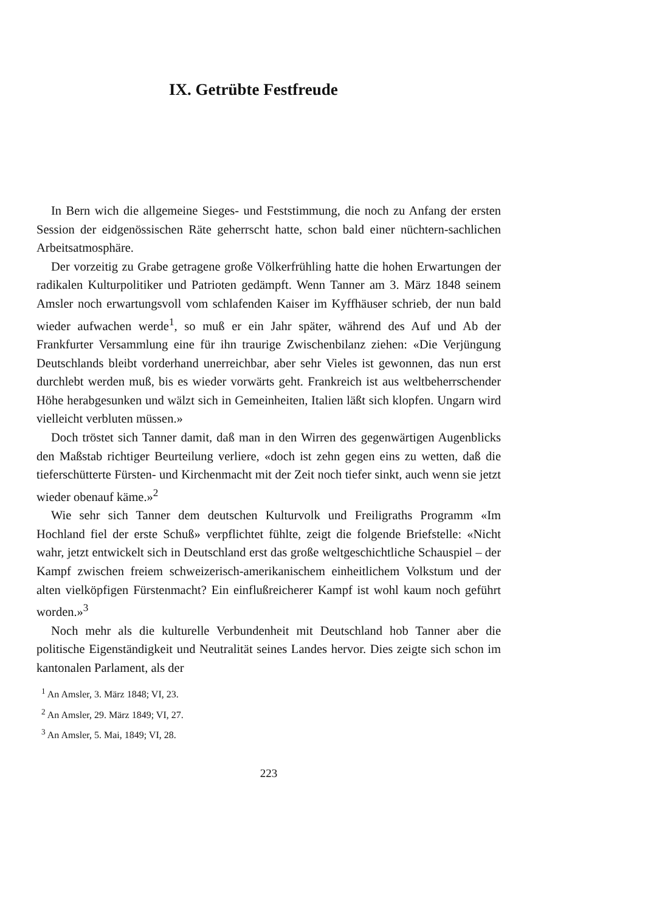IX. Getrübte Festfreude
In Bern wich die allgemeine Sieges- und Feststimmung, die noch zu Anfang der ersten Session der eidgenössischen Räte geherrscht hatte, schon bald einer nüchtern-sachlichen Arbeitsatmosphäre.
Der vorzeitig zu Grabe getragene große Völkerfrühling hatte die hohen Erwartungen der radikalen Kulturpolitiker und Patrioten gedämpft. Wenn Tanner am 3. März 1848 seinem Amsler noch erwartungsvoll vom schlafenden Kaiser im Kyffhäuser schrieb, der nun bald wieder aufwachen werde<sup>1</sup>, so muß er ein Jahr später, während des Auf und Ab der Frankfurter Versammlung eine für ihn traurige Zwischenbilanz ziehen: «Die Verjüngung Deutschlands bleibt vorderhand unerreichbar, aber sehr Vieles ist gewonnen, das nun erst durchlebt werden muß, bis es wieder vorwärts geht. Frankreich ist aus weltbeherrschender Höhe herabgesunken und wälzt sich in Gemeinheiten, Italien läßt sich klopfen. Ungarn wird vielleicht verbluten müssen.»
Doch tröstet sich Tanner damit, daß man in den Wirren des gegenwärtigen Augenblicks den Maßstab richtiger Beurteilung verliere, «doch ist zehn gegen eins zu wetten, daß die tieferschütterte Fürsten- und Kirchenmacht mit der Zeit noch tiefer sinkt, auch wenn sie jetzt wieder obenauf käme.»<sup>2</sup>
Wie sehr sich Tanner dem deutschen Kulturvolk und Freiligraths Programm «Im Hochland fiel der erste Schuß» verpflichtet fühlte, zeigt die folgende Briefstelle: «Nicht wahr, jetzt entwickelt sich in Deutschland erst das große weltgeschichtliche Schauspiel – der Kampf zwischen freiem schweizerisch-amerikanischem einheitlichem Volkstum und der alten vielköpfigen Fürstenmacht? Ein einflußreicherer Kampf ist wohl kaum noch geführt worden.»<sup>3</sup>
Noch mehr als die kulturelle Verbundenheit mit Deutschland hob Tanner aber die politische Eigenständigkeit und Neutralität seines Landes hervor. Dies zeigte sich schon im kantonalen Parlament, als der
<sup>1</sup> An Amsler, 3. März 1848; VI, 23.
<sup>2</sup> An Amsler, 29. März 1849; VI, 27.
<sup>3</sup> An Amsler, 5. Mai, 1849; VI, 28.
223